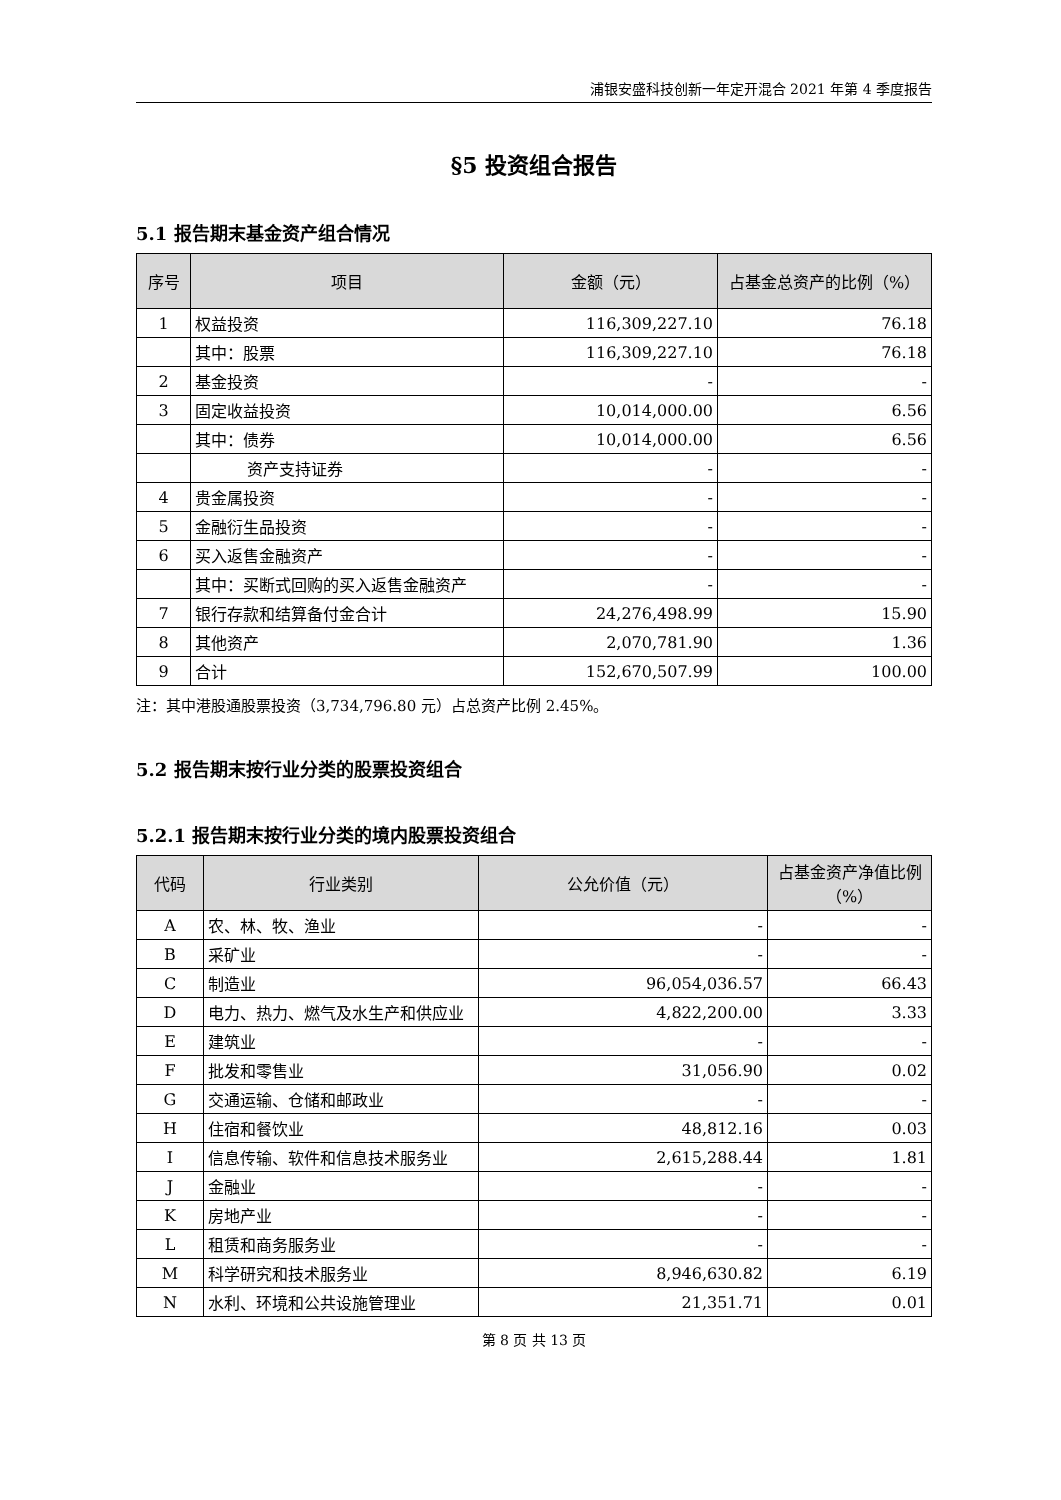浦银安盛科技创新一年定开混合 2021 年第 4 季度报告
§5 投资组合报告
5.1 报告期末基金资产组合情况
| 序号 | 项目 | 金额（元） | 占基金总资产的比例（%） |
| --- | --- | --- | --- |
| 1 | 权益投资 | 116,309,227.10 | 76.18 |
| | 其中：股票 | 116,309,227.10 | 76.18 |
| 2 | 基金投资 | - | - |
| 3 | 固定收益投资 | 10,014,000.00 | 6.56 |
| | 其中：债券 | 10,014,000.00 | 6.56 |
| | 资产支持证券 | - | - |
| 4 | 贵金属投资 | - | - |
| 5 | 金融衍生品投资 | - | - |
| 6 | 买入返售金融资产 | - | - |
| | 其中：买断式回购的买入返售金融资产 | - | - |
| 7 | 银行存款和结算备付金合计 | 24,276,498.99 | 15.90 |
| 8 | 其他资产 | 2,070,781.90 | 1.36 |
| 9 | 合计 | 152,670,507.99 | 100.00 |
注：其中港股通股票投资（3,734,796.80 元）占总资产比例 2.45%。
5.2 报告期末按行业分类的股票投资组合
5.2.1 报告期末按行业分类的境内股票投资组合
| 代码 | 行业类别 | 公允价值（元） | 占基金资产净值比例（%） |
| --- | --- | --- | --- |
| A | 农、林、牧、渔业 | - | - |
| B | 采矿业 | - | - |
| C | 制造业 | 96,054,036.57 | 66.43 |
| D | 电力、热力、燃气及水生产和供应业 | 4,822,200.00 | 3.33 |
| E | 建筑业 | - | - |
| F | 批发和零售业 | 31,056.90 | 0.02 |
| G | 交通运输、仓储和邮政业 | - | - |
| H | 住宿和餐饮业 | 48,812.16 | 0.03 |
| I | 信息传输、软件和信息技术服务业 | 2,615,288.44 | 1.81 |
| J | 金融业 | - | - |
| K | 房地产业 | - | - |
| L | 租赁和商务服务业 | - | - |
| M | 科学研究和技术服务业 | 8,946,630.82 | 6.19 |
| N | 水利、环境和公共设施管理业 | 21,351.71 | 0.01 |
第 8 页 共 13 页